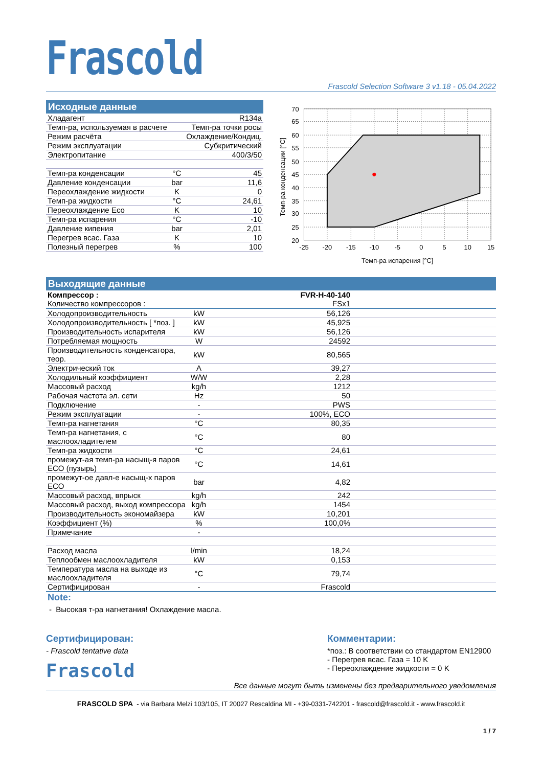Frascold
Frascold Selection Software 3 v1.18 - 05.04.2022
Исходные данные
| Хладагент | | R134a |
| Темп-ра, используемая в расчете | | Темп-ра точки росы |
| Режим расчёта | | Охлаждение/Кондиц. |
| Режим эксплуатации | | Субкритический |
| Электропитание | | 400/3/50 |
| Темп-ра конденсации | °C | 45 |
| Давление конденсации | bar | 11,6 |
| Переохлаждение жидкости | K | 0 |
| Темп-ра жидкости | °C | 24,61 |
| Переохлаждение Eco | K | 10 |
| Темп-ра испарения | °C | -10 |
| Давление кипения | bar | 2,01 |
| Перегрев всас. Газа | K | 10 |
| Полезный перегрев | % | 100 |
70
65
60
55
50
45
40
35
30
25
20
-25
-20
-15
-10
-5
0
5
10
15
Темп-ра испарения [°C]
Темп-ра конденсации [°C]
Выходящие данные
| Компрессор : | | FVR-H-40-140 | |
| Количество компрессоров : | | FSx1 | |
| Холодопроизводительность | kW | 56,126 | |
| Холодопроизводительность [ *поз. ] | kW | 45,925 | |
| Производительность испарителя | kW | 56,126 | |
| Потребляемая мощность | W | 24592 | |
| Производительность конденсатора, теор. | kW | 80,565 | |
| Электрический ток | A | 39,27 | |
| Холодильный коэффициент | W/W | 2,28 | |
| Массовый расход | kg/h | 1212 | |
| Рабочая частота эл. сети | Hz | 50 | |
| Подключение | - | PWS | |
| Режим эксплуатации | - | 100%, ECO | |
| Темп-ра нагнетания | °C | 80,35 | |
| Темп-ра нагнетания, с маслоохладителем | °C | 80 | |
| Темп-ра жидкости | °C | 24,61 | |
| промежут-ая темп-ра насыщ-я паров ECO (пузырь) | °C | 14,61 | |
| промежут-ое давл-е насыщ-х паров ECO | bar | 4,82 | |
| Массовый расход, впрыск | kg/h | 242 | |
| Массовый расход, выход компрессора | kg/h | 1454 | |
| Производительность экономайзера | kW | 10,201 | |
| Коэффициент (%) | % | 100,0% | |
| Примечание | - | | |
| Расход масла | l/min | 18,24 | |
| Теплообмен маслоохладителя | kW | 0,153 | |
| Температура масла на выходе из маслоохладителя | °C | 79,74 | |
| Сертифицирован | - | Frascold | |
Note:
- Высокая т-ра нагнетания! Охлаждение масла.
Сертифицирован:
- Frascold tentative data
Frascold
Комментарии:
*поз.: В соответствии со стандартом EN12900
- Перегрев всас. Газа = 10 K
- Переохлаждение жидкости = 0 K
Все данные могут быть изменены без предварительного уведомления
FRASCOLD SPA - via Barbara Melzi 103/105, IT 20027 Rescaldina MI - +39-0331-742201 - frascold@frascold.it - www.frascold.it
1 / 7